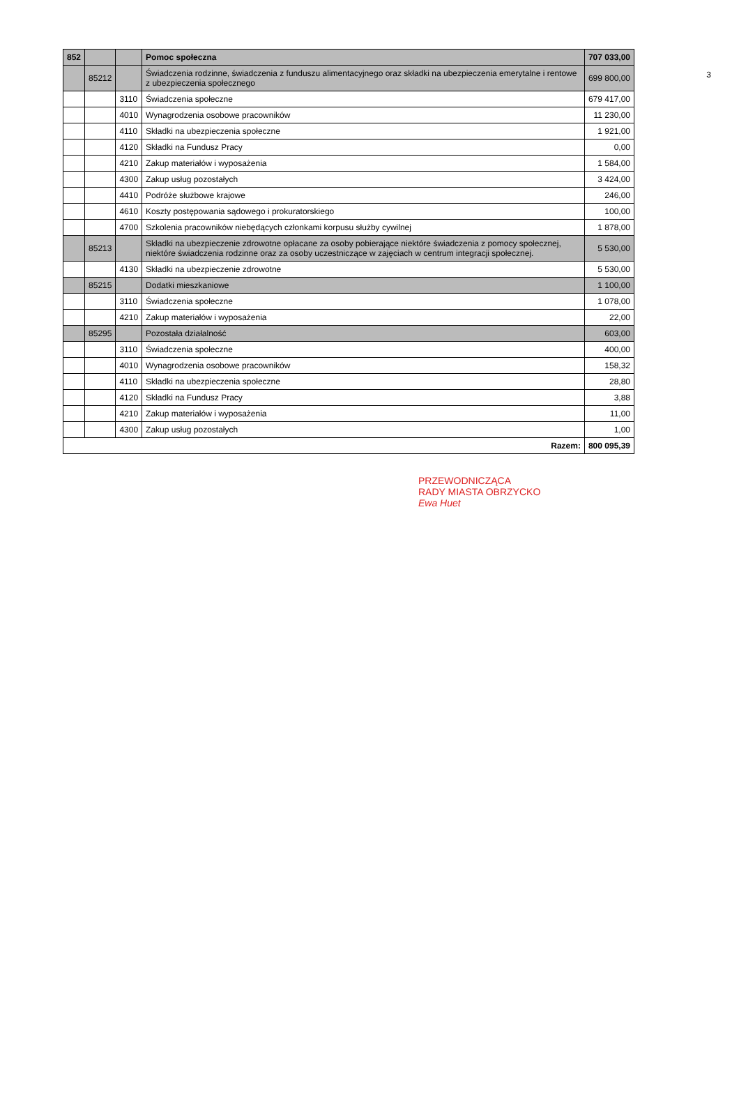3
| 852 | | | Pomoc społeczna | 707 033,00 |
| | 85212 | | Świadczenia rodzinne, świadczenia z funduszu alimentacyjnego oraz składki na ubezpieczenia emerytalne i rentowe z ubezpieczenia społecznego | 699 800,00 |
| | | 3110 | Świadczenia społeczne | 679 417,00 |
| | | 4010 | Wynagrodzenia osobowe pracowników | 11 230,00 |
| | | 4110 | Składki na ubezpieczenia społeczne | 1 921,00 |
| | | 4120 | Składki na Fundusz Pracy | 0,00 |
| | | 4210 | Zakup materiałów i wyposażenia | 1 584,00 |
| | | 4300 | Zakup usług pozostałych | 3 424,00 |
| | | 4410 | Podróże służbowe krajowe | 246,00 |
| | | 4610 | Koszty postępowania sądowego i prokuratorskiego | 100,00 |
| | | 4700 | Szkolenia pracowników niebędących członkami korpusu służby cywilnej | 1 878,00 |
| | 85213 | | Składki na ubezpieczenie zdrowotne opłacane za osoby pobierające niektóre świadczenia z pomocy społecznej, niektóre świadczenia rodzinne oraz za osoby uczestniczące w zajęciach w centrum integracji społecznej. | 5 530,00 |
| | | 4130 | Składki na ubezpieczenie zdrowotne | 5 530,00 |
| | 85215 | | Dodatki mieszkaniowe | 1 100,00 |
| | | 3110 | Świadczenia społeczne | 1 078,00 |
| | | 4210 | Zakup materiałów i wyposażenia | 22,00 |
| | 85295 | | Pozostała działalność | 603,00 |
| | | 3110 | Świadczenia społeczne | 400,00 |
| | | 4010 | Wynagrodzenia osobowe pracowników | 158,32 |
| | | 4110 | Składki na ubezpieczenia społeczne | 28,80 |
| | | 4120 | Składki na Fundusz Pracy | 3,88 |
| | | 4210 | Zakup materiałów i wyposażenia | 11,00 |
| | | 4300 | Zakup usług pozostałych | 1,00 |
| Razem: | | | | 800 095,39 |
PRZEWODNICZĄCA
RADY MIASTA OBRZYCKO
Ewa Huet